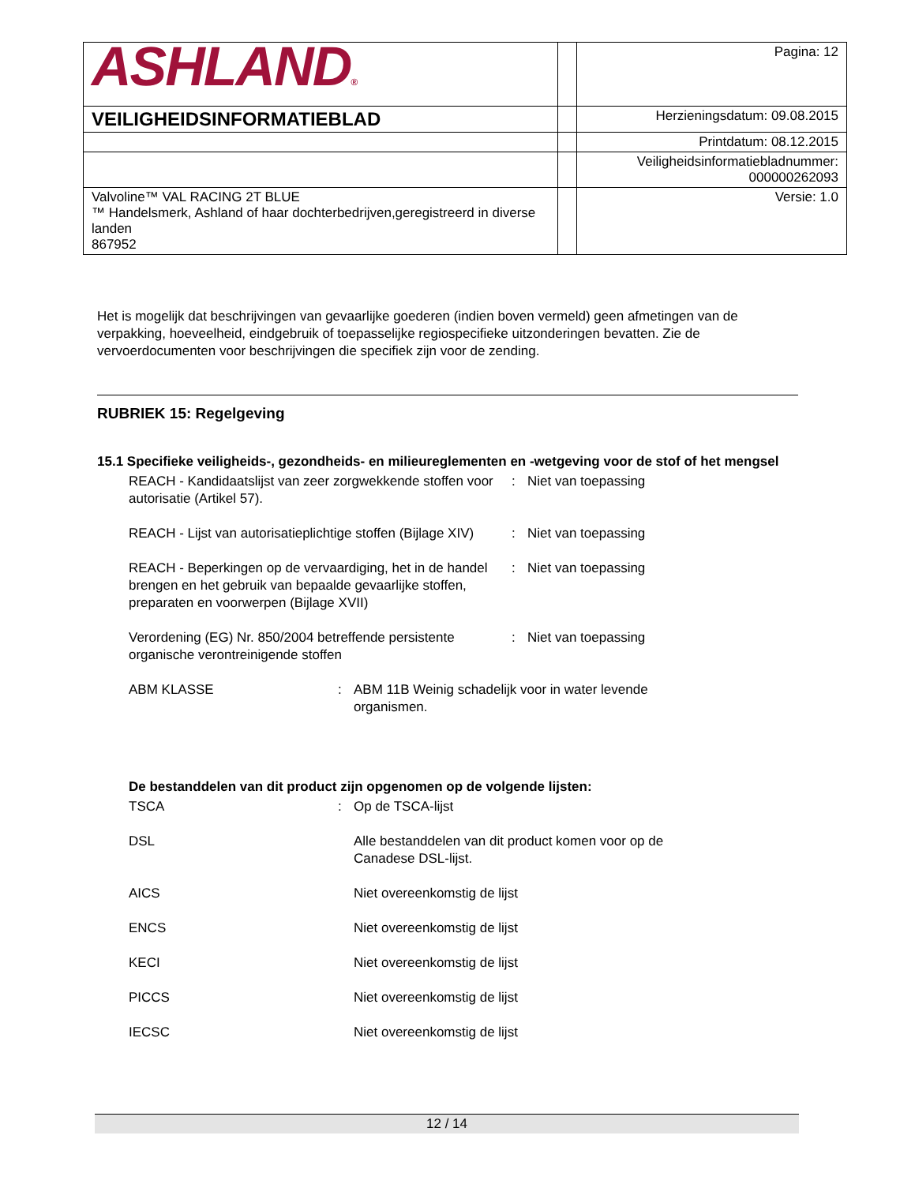| ASHLAND ® | | Pagina: 12 |
| VEILIGHEIDSINFORMATIEBLAD | | Herzieningsdatum: 09.08.2015 |
| | | Printdatum: 08.12.2015 |
| | | Veiligheidsinformatiebladnummer: 000000262093 |
| Valvoline™ VAL RACING 2T BLUE ™ Handelsmerk, Ashland of haar dochterbedrijven,geregistreerd in diverse landen 867952 | | Versie: 1.0 |
Het is mogelijk dat beschrijvingen van gevaarlijke goederen (indien boven vermeld) geen afmetingen van de verpakking, hoeveelheid, eindgebruik of toepasselijke regiospecifieke uitzonderingen bevatten. Zie de vervoerdocumenten voor beschrijvingen die specifiek zijn voor de zending.
RUBRIEK 15: Regelgeving
15.1 Specifieke veiligheids-, gezondheids- en milieureglementen en -wetgeving voor de stof of het mengsel
REACH - Kandidaatslijst van zeer zorgwekkende stoffen voor autorisatie (Artikel 57).
: Niet van toepassing
REACH - Lijst van autorisatieplichtige stoffen (Bijlage XIV)
: Niet van toepassing
REACH - Beperkingen op de vervaardiging, het in de handel brengen en het gebruik van bepaalde gevaarlijke stoffen, preparaten en voorwerpen (Bijlage XVII)
: Niet van toepassing
Verordening (EG) Nr. 850/2004 betreffende persistente organische verontreinigende stoffen
: Niet van toepassing
ABM KLASSE : ABM 11B Weinig schadelijk voor in water levende organismen.
De bestanddelen van dit product zijn opgenomen op de volgende lijsten:
TSCA : Op de TSCA-lijst
DSL Alle bestanddelen van dit product komen voor op de Canadese DSL-lijst.
AICS Niet overeenkomstig de lijst
ENCS Niet overeenkomstig de lijst
KECI Niet overeenkomstig de lijst
PICCS Niet overeenkomstig de lijst
IECSC Niet overeenkomstig de lijst
12 / 14